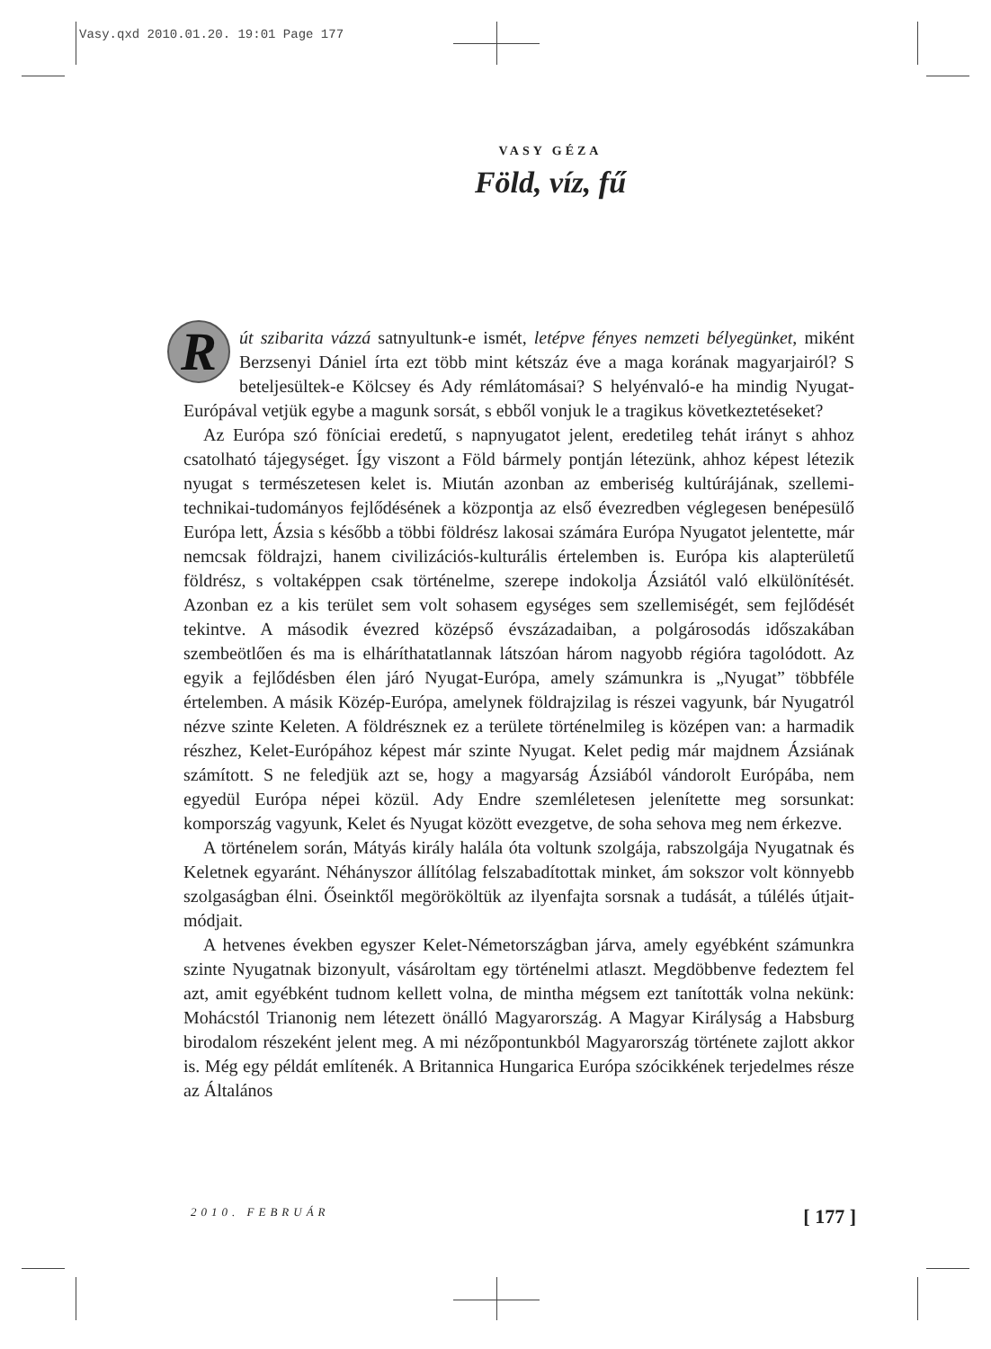Vasy.qxd 2010.01.20. 19:01 Page 177
VASY GÉZA
Föld, víz, fű
Rút szibarita vázzá satnyultunk-e ismét, letépve fényes nemzeti bélyegünket, miként Berzsenyi Dániel írta ezt több mint kétszáz éve a maga korának magyarjairól? S beteljesültek-e Kölcsey és Ady rémlátomásai? S helyénvaló-e ha mindig Nyugat-Európával vetjük egybe a magunk sorsát, s ebből vonjuk le a tragikus következtetéseket?
Az Európa szó föníciai eredetű, s napnyugatot jelent, eredetileg tehát irányt s ahhoz csatolható tájegységet. Így viszont a Föld bármely pontján létezünk, ahhoz képest létezik nyugat s természetesen kelet is. Miután azonban az emberiség kultúrájának, szellemi-technikai-tudományos fejlődésének a központja az első évezredben véglegesen benépesülő Európa lett, Ázsia s később a többi földrész lakosai számára Európa Nyugatot jelentette, már nemcsak földrajzi, hanem civilizációs-kulturális értelemben is. Európa kis alapterületű földrész, s voltaképpen csak történelme, szerepe indokolja Ázsiától való elkülönítését. Azonban ez a kis terület sem volt sohasem egységes sem szellemiségét, sem fejlődését tekintve. A második évezred középső évszázadaiban, a polgárosodás időszakában szembeötlően és ma is elháríthatatlannak látszóan három nagyobb régióra tagolódott. Az egyik a fejlődésben élen járó Nyugat-Európa, amely számunkra is „Nyugat” többféle értelemben. A másik Közép-Európa, amelynek földrajzilag is részei vagyunk, bár Nyugatról nézve szinte Keleten. A földrésznek ez a területe történelmileg is középen van: a harmadik részhez, Kelet-Európához képest már szinte Nyugat. Kelet pedig már majdnem Ázsiának számított. S ne feledjük azt se, hogy a magyarság Ázsiából vándorolt Európába, nem egyedül Európa népei közül. Ady Endre szemléletesen jelenítette meg sorsunkat: kompország vagyunk, Kelet és Nyugat között evezgetve, de soha sehova meg nem érkezve.
A történelem során, Mátyás király halála óta voltunk szolgája, rabszolgája Nyugatnak és Keletnek egyaránt. Néhányszor állítólag felszabadítottak minket, ám sokszor volt könnyebb szolgaságban élni. Őseinktől megörököltük az ilyenfajta sorsnak a tudását, a túlélés útjait-módjait.
A hetvenes években egyszer Kelet-Németországban járva, amely egyébként számunkra szinte Nyugatnak bizonyult, vásároltam egy történelmi atlaszt. Megdöbbenve fedeztem fel azt, amit egyébként tudnom kellett volna, de mintha mégsem ezt tanították volna nekünk: Mohácstól Trianonig nem létezett önálló Magyarország. A Magyar Királyság a Habsburg birodalom részeként jelent meg. A mi nézőpontunkból Magyarország története zajlott akkor is. Még egy példát említenék. A Britannica Hungarica Európa szócikkének terjedelmes része az Általános
2010. FEBRUÁR [ 177 ]